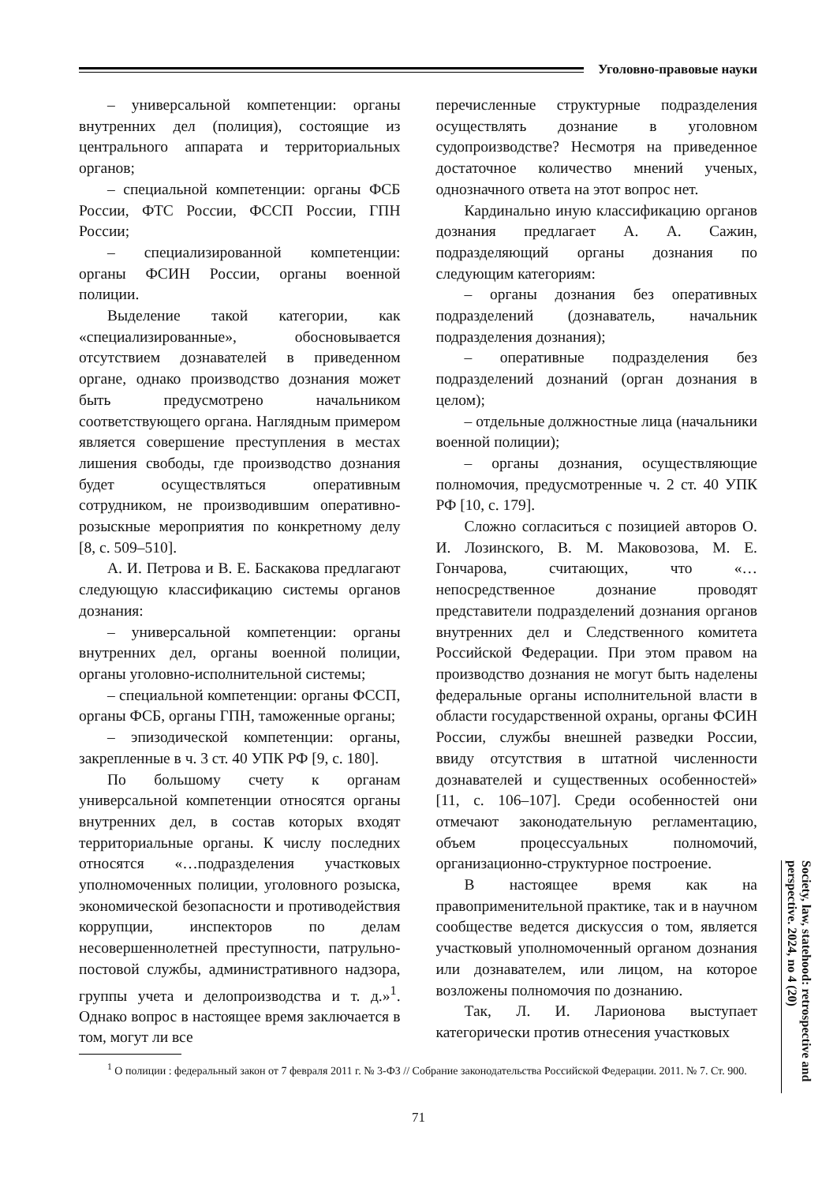Уголовно-правовые науки
– универсальной компетенции: органы внутренних дел (полиция), состоящие из центрального аппарата и территориальных органов;
– специальной компетенции: органы ФСБ России, ФТС России, ФССП России, ГПН России;
– специализированной компетенции: органы ФСИН России, органы военной полиции.
Выделение такой категории, как «специализированные», обосновывается отсутствием дознавателей в приведенном органе, однако производство дознания может быть предусмотрено начальником соответствующего органа. Наглядным примером является совершение преступления в местах лишения свободы, где производство дознания будет осуществляться оперативным сотрудником, не производившим оперативно-розыскные мероприятия по конкретному делу [8, с. 509–510].
А. И. Петрова и В. Е. Баскакова предлагают следующую классификацию системы органов дознания:
– универсальной компетенции: органы внутренних дел, органы военной полиции, органы уголовно-исполнительной системы;
– специальной компетенции: органы ФССП, органы ФСБ, органы ГПН, таможенные органы;
– эпизодической компетенции: органы, закрепленные в ч. 3 ст. 40 УПК РФ [9, с. 180].
По большому счету к органам универсальной компетенции относятся органы внутренних дел, в состав которых входят территориальные органы. К числу последних относятся «…подразделения участковых уполномоченных полиции, уголовного розыска, экономической безопасности и противодействия коррупции, инспекторов по делам несовершеннолетней преступности, патрульно-постовой службы, административного надзора, группы учета и делопроизводства и т. д.»<sup>1</sup>. Однако вопрос в настоящее время заключается в том, могут ли все
перечисленные структурные подразделения осуществлять дознание в уголовном судопроизводстве? Несмотря на приведенное достаточное количество мнений ученых, однозначного ответа на этот вопрос нет.
Кардинально иную классификацию органов дознания предлагает А. А. Сажин, подразделяющий органы дознания по следующим категориям:
– органы дознания без оперативных подразделений (дознаватель, начальник подразделения дознания);
– оперативные подразделения без подразделений дознаний (орган дознания в целом);
– отдельные должностные лица (начальники военной полиции);
– органы дознания, осуществляющие полномочия, предусмотренные ч. 2 ст. 40 УПК РФ [10, с. 179].
Сложно согласиться с позицией авторов О. И. Лозинского, В. М. Маковозова, М. Е. Гончарова, считающих, что «…непосредственное дознание проводят представители подразделений дознания органов внутренних дел и Следственного комитета Российской Федерации. При этом правом на производство дознания не могут быть наделены федеральные органы исполнительной власти в области государственной охраны, органы ФСИН России, службы внешней разведки России, ввиду отсутствия в штатной численности дознавателей и существенных особенностей» [11, с. 106–107]. Среди особенностей они отмечают законодательную регламентацию, объем процессуальных полномочий, организационно-структурное построение.
В настоящее время как на правоприменительной практике, так и в научном сообществе ведется дискуссия о том, является участковый уполномоченный органом дознания или дознавателем, или лицом, на которое возложены полномочия по дознанию.
Так, Л. И. Ларионова выступает категорически против отнесения участковых
<sup>1</sup> О полиции : федеральный закон от 7 февраля 2011 г. № 3-ФЗ // Собрание законодательства Российской Федерации. 2011. № 7. Ст. 900.
71
Society, law, statehood: retrospective and perspective. 2024, no 4 (20)